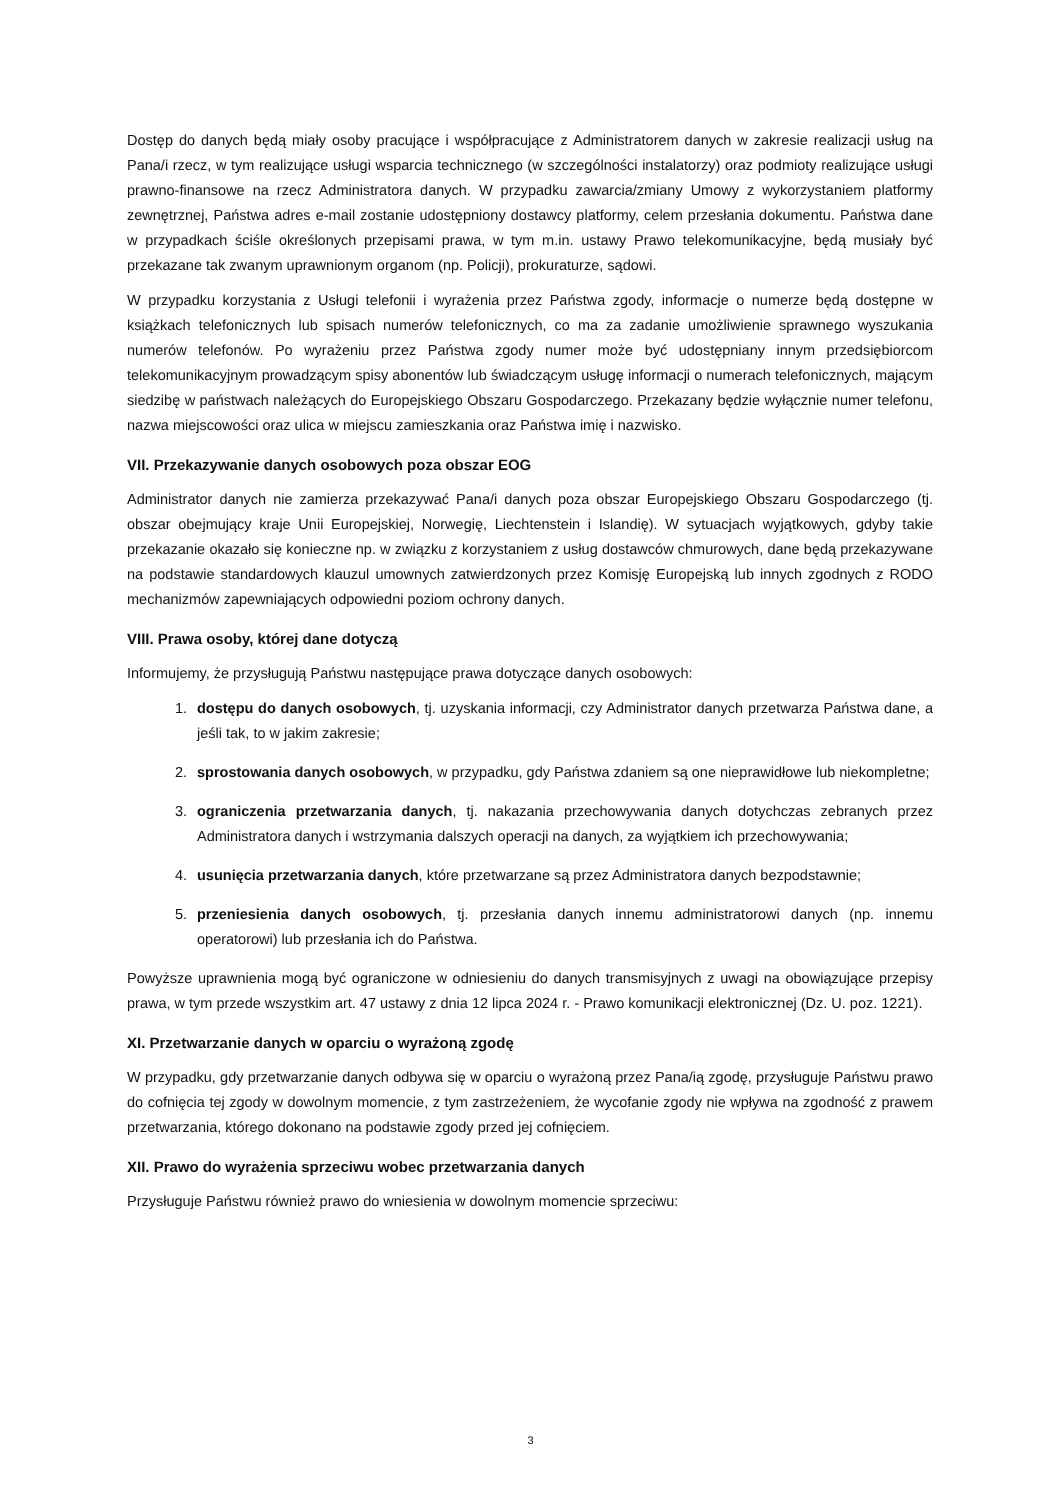Dostęp do danych będą miały osoby pracujące i współpracujące z Administratorem danych w zakresie realizacji usług na Pana/i rzecz, w tym realizujące usługi wsparcia technicznego (w szczególności instalatorzy) oraz podmioty realizujące usługi prawno-finansowe na rzecz Administratora danych. W przypadku zawarcia/zmiany Umowy z wykorzystaniem platformy zewnętrznej, Państwa adres e-mail zostanie udostępniony dostawcy platformy, celem przesłania dokumentu. Państwa dane w przypadkach ściśle określonych przepisami prawa, w tym m.in. ustawy Prawo telekomunikacyjne, będą musiały być przekazane tak zwanym uprawnionym organom (np. Policji), prokuraturze, sądowi.
W przypadku korzystania z Usługi telefonii i wyrażenia przez Państwa zgody, informacje o numerze będą dostępne w książkach telefonicznych lub spisach numerów telefonicznych, co ma za zadanie umożliwienie sprawnego wyszukania numerów telefonów. Po wyrażeniu przez Państwa zgody numer może być udostępniany innym przedsiębiorcom telekomunikacyjnym prowadzącym spisy abonentów lub świadczącym usługę informacji o numerach telefonicznych, mającym siedzibę w państwach należących do Europejskiego Obszaru Gospodarczego. Przekazany będzie wyłącznie numer telefonu, nazwa miejscowości oraz ulica w miejscu zamieszkania oraz Państwa imię i nazwisko.
VII. Przekazywanie danych osobowych poza obszar EOG
Administrator danych nie zamierza przekazywać Pana/i danych poza obszar Europejskiego Obszaru Gospodarczego (tj. obszar obejmujący kraje Unii Europejskiej, Norwegię, Liechtenstein i Islandię). W sytuacjach wyjątkowych, gdyby takie przekazanie okazało się konieczne np. w związku z korzystaniem z usług dostawców chmurowych, dane będą przekazywane na podstawie standardowych klauzul umownych zatwierdzonych przez Komisję Europejską lub innych zgodnych z RODO mechanizmów zapewniających odpowiedni poziom ochrony danych.
VIII. Prawa osoby, której dane dotyczą
Informujemy, że przysługują Państwu następujące prawa dotyczące danych osobowych:
1. dostępu do danych osobowych, tj. uzyskania informacji, czy Administrator danych przetwarza Państwa dane, a jeśli tak, to w jakim zakresie;
2. sprostowania danych osobowych, w przypadku, gdy Państwa zdaniem są one nieprawidłowe lub niekompletne;
3. ograniczenia przetwarzania danych, tj. nakazania przechowywania danych dotychczas zebranych przez Administratora danych i wstrzymania dalszych operacji na danych, za wyjątkiem ich przechowywania;
4. usunięcia przetwarzania danych, które przetwarzane są przez Administratora danych bezpodstawnie;
5. przeniesienia danych osobowych, tj. przesłania danych innemu administratorowi danych (np. innemu operatorowi) lub przesłania ich do Państwa.
Powyższe uprawnienia mogą być ograniczone w odniesieniu do danych transmisyjnych z uwagi na obowiązujące przepisy prawa, w tym przede wszystkim art. 47 ustawy z dnia 12 lipca 2024 r. - Prawo komunikacji elektronicznej (Dz. U. poz. 1221).
XI. Przetwarzanie danych w oparciu o wyrażoną zgodę
W przypadku, gdy przetwarzanie danych odbywa się w oparciu o wyrażoną przez Pana/ią zgodę, przysługuje Państwu prawo do cofnięcia tej zgody w dowolnym momencie, z tym zastrzeżeniem, że wycofanie zgody nie wpływa na zgodność z prawem przetwarzania, którego dokonano na podstawie zgody przed jej cofnięciem.
XII. Prawo do wyrażenia sprzeciwu wobec przetwarzania danych
Przysługuje Państwu również prawo do wniesienia w dowolnym momencie sprzeciwu:
3